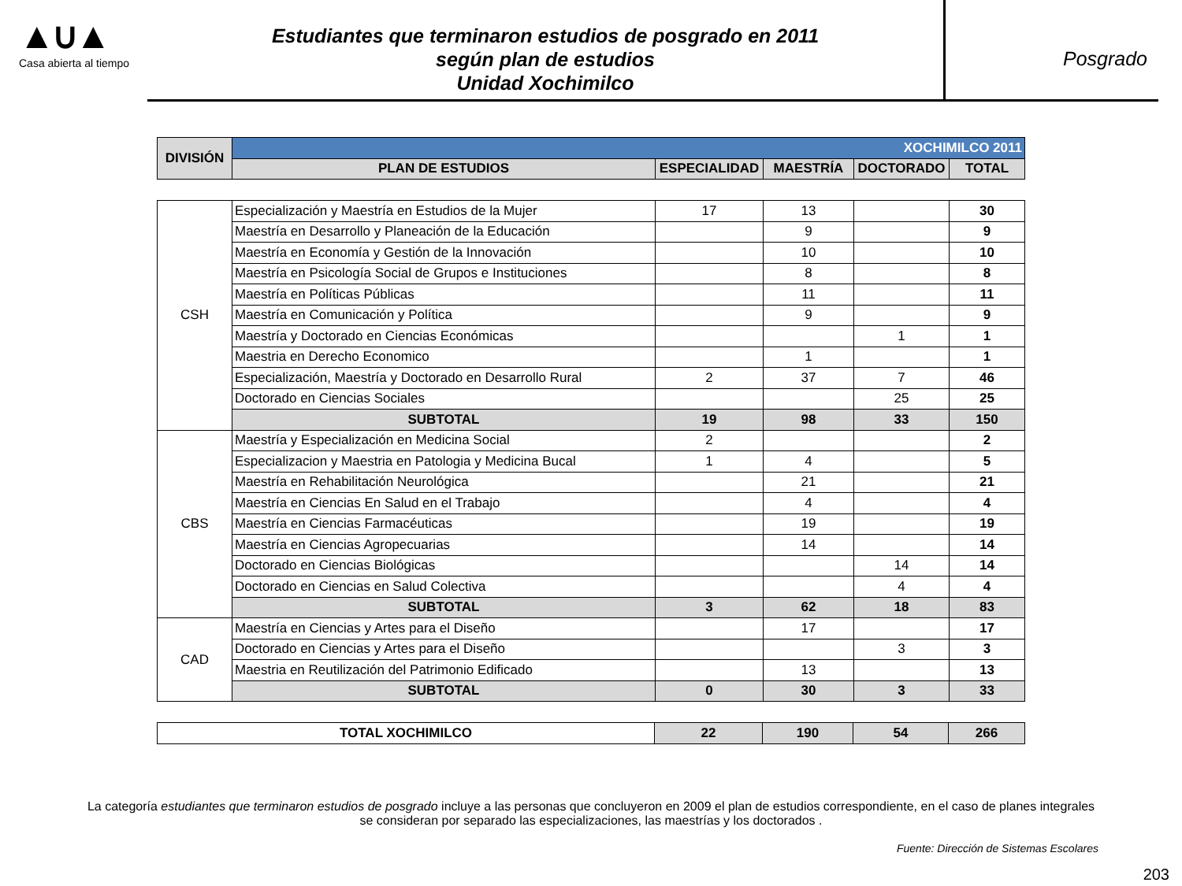▲∪▲
Casa abierta al tiempo
Estudiantes que terminaron estudios de posgrado en 2011
según plan de estudios
Unidad Xochimilco
Posgrado
| DIVISIÓN | XOCHIMILCO 2011 | | | | |
| | PLAN DE ESTUDIOS | ESPECIALIDAD | MAESTRÍA | DOCTORADO | TOTAL |
| CSH | Especialización y Maestría en Estudios de la Mujer | 17 | 13 | | 30 |
| | Maestría en Desarrollo y Planeación de la Educación | | 9 | | 9 |
| | Maestría en Economía y Gestión de la Innovación | | 10 | | 10 |
| | Maestría en Psicología Social de Grupos e Instituciones | | 8 | | 8 |
| | Maestría en Políticas Públicas | | 11 | | 11 |
| | Maestría en Comunicación y Política | | 9 | | 9 |
| | Maestría y Doctorado en Ciencias Económicas | | | 1 | 1 |
| | Maestria en Derecho Economico | | 1 | | 1 |
| | Especialización, Maestría y Doctorado en Desarrollo Rural | 2 | 37 | 7 | 46 |
| | Doctorado en Ciencias Sociales | | | 25 | 25 |
| | SUBTOTAL | 19 | 98 | 33 | 150 |
| CBS | Maestría y Especialización en Medicina Social | 2 | | | 2 |
| | Especializacion y Maestria en Patologia y Medicina Bucal | 1 | 4 | | 5 |
| | Maestría en Rehabilitación Neurológica | | 21 | | 21 |
| | Maestría en Ciencias En Salud en el Trabajo | | 4 | | 4 |
| | Maestría en Ciencias Farmacéuticas | | 19 | | 19 |
| | Maestría en Ciencias Agropecuarias | | 14 | | 14 |
| | Doctorado en Ciencias Biológicas | | | 14 | 14 |
| | Doctorado en Ciencias en Salud Colectiva | | | 4 | 4 |
| | SUBTOTAL | 3 | 62 | 18 | 83 |
| CAD | Maestría en Ciencias y Artes para el Diseño | | 17 | | 17 |
| | Doctorado en Ciencias y Artes para el Diseño | | | 3 | 3 |
| | Maestria en Reutilización del Patrimonio Edificado | | 13 | | 13 |
| | SUBTOTAL | 0 | 30 | 3 | 33 |
| TOTAL XOCHIMILCO | 22 | 190 | 54 | 266 |
La categoría estudiantes que terminaron estudios de posgrado incluye a las personas que concluyeron en 2009 el plan de estudios correspondiente, en el caso de planes integrales se consideran por separado las especializaciones, las maestrías y los doctorados .
Fuente: Dirección de Sistemas Escolares
203